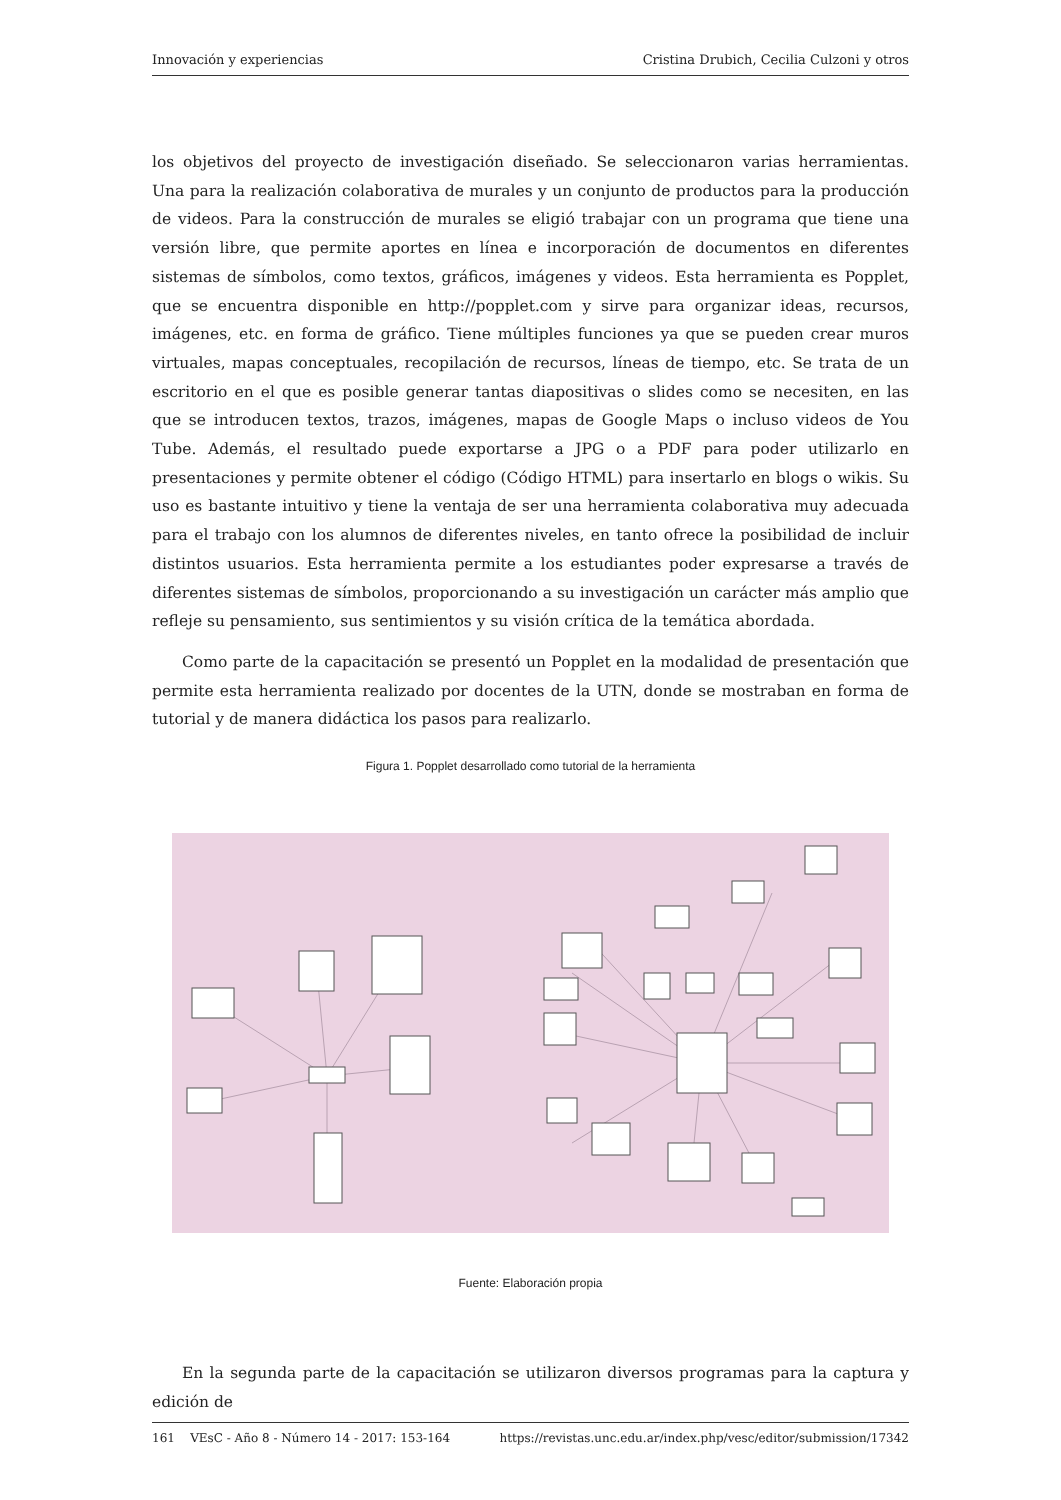Innovación y experiencias Cristina Drubich, Cecilia Culzoni y otros
los objetivos del proyecto de investigación diseñado. Se seleccionaron varias herramientas. Una para la realización colaborativa de murales y un conjunto de productos para la producción de videos. Para la construcción de murales se eligió trabajar con un programa que tiene una versión libre, que permite aportes en línea e incorporación de documentos en diferentes sistemas de símbolos, como textos, gráficos, imágenes y videos. Esta herramienta es Popplet, que se encuentra disponible en http://popplet.com y sirve para organizar ideas, recursos, imágenes, etc. en forma de gráfico. Tiene múltiples funciones ya que se pueden crear muros virtuales, mapas conceptuales, recopilación de recursos, líneas de tiempo, etc. Se trata de un escritorio en el que es posible generar tantas diapositivas o slides como se necesiten, en las que se introducen textos, trazos, imágenes, mapas de Google Maps o incluso videos de You Tube. Además, el resultado puede exportarse a JPG o a PDF para poder utilizarlo en presentaciones y permite obtener el código (Código HTML) para insertarlo en blogs o wikis. Su uso es bastante intuitivo y tiene la ventaja de ser una herramienta colaborativa muy adecuada para el trabajo con los alumnos de diferentes niveles, en tanto ofrece la posibilidad de incluir distintos usuarios. Esta herramienta permite a los estudiantes poder expresarse a través de diferentes sistemas de símbolos, proporcionando a su investigación un carácter más amplio que refleje su pensamiento, sus sentimientos y su visión crítica de la temática abordada.
Como parte de la capacitación se presentó un Popplet en la modalidad de presentación que permite esta herramienta realizado por docentes de la UTN, donde se mostraban en forma de tutorial y de manera didáctica los pasos para realizarlo.
Figura 1. Popplet desarrollado como tutorial de la herramienta
Fuente: Elaboración propia
En la segunda parte de la capacitación se utilizaron diversos programas para la captura y edición de
161 VEsC - Año 8 - Número 14 - 2017: 153-164 https://revistas.unc.edu.ar/index.php/vesc/editor/submission/17342